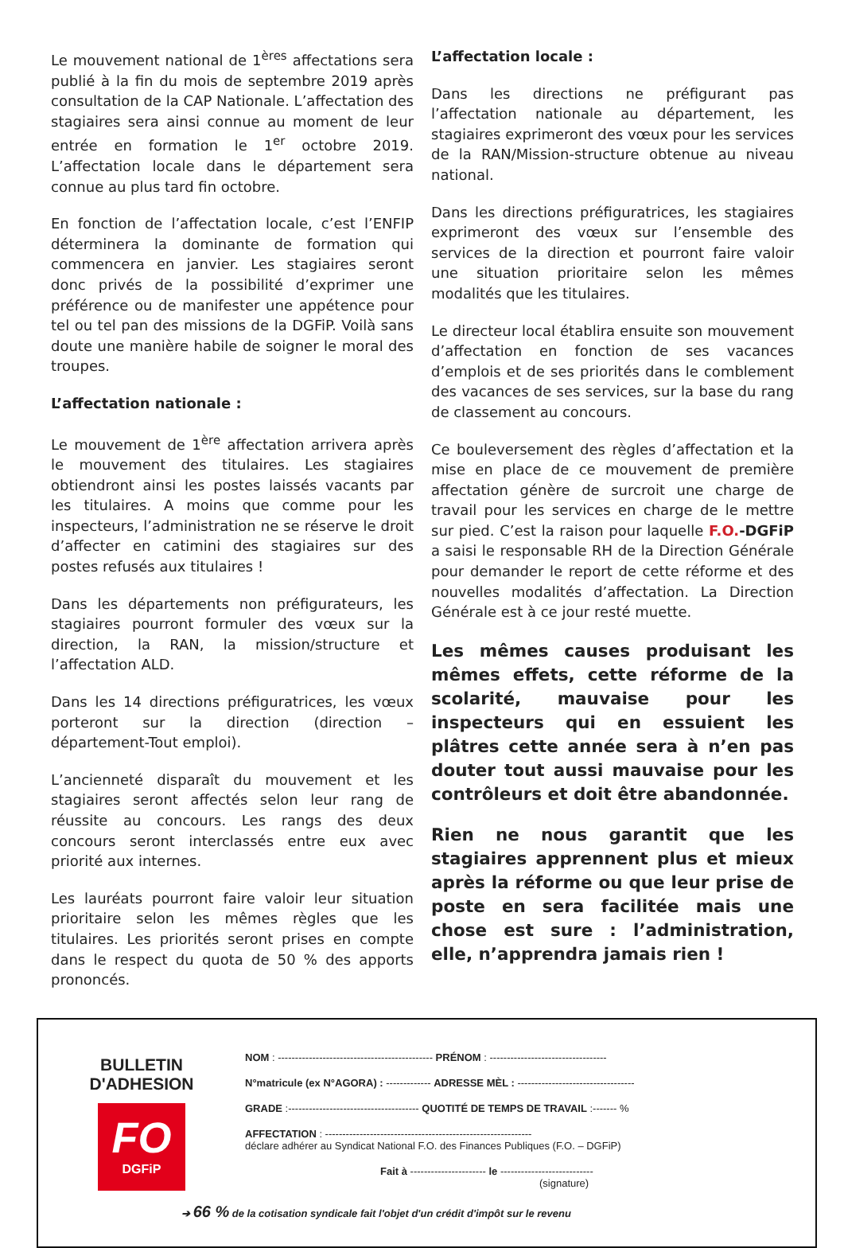Le mouvement national de 1<sup>ères</sup> affectations sera publié à la fin du mois de septembre 2019 après consultation de la CAP Nationale. L’affectation des stagiaires sera ainsi connue au moment de leur entrée en formation le 1<sup>er</sup> octobre 2019. L’affectation locale dans le département sera connue au plus tard fin octobre.
En fonction de l’affectation locale, c’est l’ENFIP déterminera la dominante de formation qui commencera en janvier. Les stagiaires seront donc privés de la possibilité d’exprimer une préférence ou de manifester une appétence pour tel ou tel pan des missions de la DGFiP. Voilà sans doute une manière habile de soigner le moral des troupes.
L’affectation nationale :
Le mouvement de 1<sup>ère</sup> affectation arrivera après le mouvement des titulaires. Les stagiaires obtiendront ainsi les postes laissés vacants par les titulaires. A moins que comme pour les inspecteurs, l’administration ne se réserve le droit d’affecter en catimini des stagiaires sur des postes refusés aux titulaires !
Dans les départements non préfigurateurs, les stagiaires pourront formuler des vœux sur la direction, la RAN, la mission/structure et l’affectation ALD.
Dans les 14 directions préfiguratrices, les vœux porteront sur la direction (direction – département-Tout emploi).
L’ancienneté disparaît du mouvement et les stagiaires seront affectés selon leur rang de réussite au concours. Les rangs des deux concours seront interclassés entre eux avec priorité aux internes.
Les lauréats pourront faire valoir leur situation prioritaire selon les mêmes règles que les titulaires. Les priorités seront prises en compte dans le respect du quota de 50 % des apports prononcés.
L’affectation locale :
Dans les directions ne préfigurant pas l’affectation nationale au département, les stagiaires exprimeront des vœux pour les services de la RAN/Mission-structure obtenue au niveau national.
Dans les directions préfiguratrices, les stagiaires exprimeront des vœux sur l’ensemble des services de la direction et pourront faire valoir une situation prioritaire selon les mêmes modalités que les titulaires.
Le directeur local établira ensuite son mouvement d’affectation en fonction de ses vacances d’emplois et de ses priorités dans le comblement des vacances de ses services, sur la base du rang de classement au concours.
Ce bouleversement des règles d’affectation et la mise en place de ce mouvement de première affectation génère de surcroit une charge de travail pour les services en charge de le mettre sur pied. C’est la raison pour laquelle F.O.-DGFiP a saisi le responsable RH de la Direction Générale pour demander le report de cette réforme et des nouvelles modalités d’affectation. La Direction Générale est à ce jour resté muette.
Les mêmes causes produisant les mêmes effets, cette réforme de la scolarité, mauvaise pour les inspecteurs qui en essuient les plâtres cette année sera à n’en pas douter tout aussi mauvaise pour les contrôleurs et doit être abandonnée.
Rien ne nous garantit que les stagiaires apprennent plus et mieux après la réforme ou que leur prise de poste en sera facilitée mais une chose est sure : l’administration, elle, n’apprendra jamais rien !
BULLETIN
D'ADHESION
FO
DGFiP
NOM : --------------------------------------------- PRÉNOM : ----------------------------------
N°matricule (ex N°AGORA) : ------------- ADRESSE MÈL : ----------------------------------
GRADE :-------------------------------------- QUOTITÉ DE TEMPS DE TRAVAIL :------- %
AFFECTATION : ------------------------------------------------------------
déclare adhérer au Syndicat National F.O. des Finances Publiques (F.O. – DGFiP)
Fait à ---------------------- le ---------------------------
(signature)
➔ 66 % de la cotisation syndicale fait l'objet d'un crédit d'impôt sur le revenu